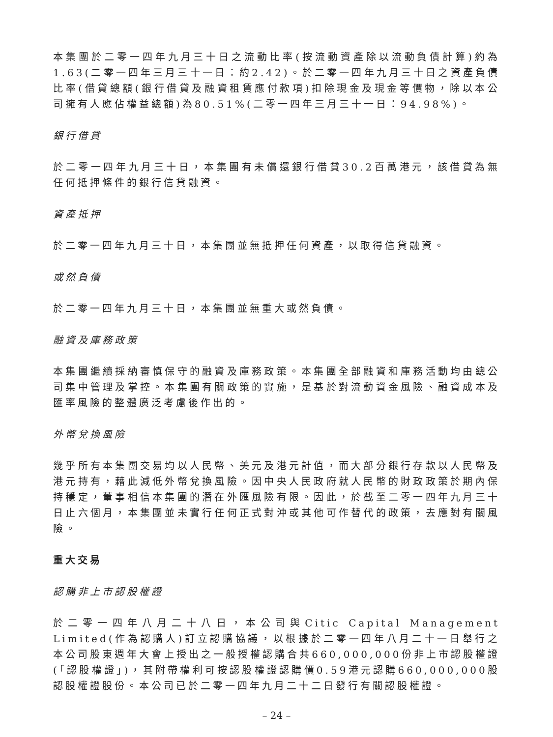本集團於二零一四年九月三十日之流動比率(按流動資產除以流動負債計算)約為1.63(二零一四年三月三十一日：約2.42)。於二零一四年九月三十日之資產負債比率(借貸總額(銀行借貸及融資租賃應付款項)扣除現金及現金等價物，除以本公司擁有人應佔權益總額)為80.51%(二零一四年三月三十一日：94.98%)。
銀行借貸
於二零一四年九月三十日，本集團有未償還銀行借貸30.2百萬港元，該借貸為無任何抵押條件的銀行信貸融資。
資產抵押
於二零一四年九月三十日，本集團並無抵押任何資產，以取得信貸融資。
或然負債
於二零一四年九月三十日，本集團並無重大或然負債。
融資及庫務政策
本集團繼續採納審慎保守的融資及庫務政策。本集團全部融資和庫務活動均由總公司集中管理及掌控。本集團有關政策的實施，是基於對流動資金風險、融資成本及匯率風險的整體廣泛考慮後作出的。
外幣兌換風險
幾乎所有本集團交易均以人民幣、美元及港元計值，而大部分銀行存款以人民幣及港元持有，藉此減低外幣兌換風險。因中央人民政府就人民幣的財政政策於期內保持穩定，董事相信本集團的潛在外匯風險有限。因此，於截至二零一四年九月三十日止六個月，本集團並未實行任何正式對沖或其他可作替代的政策，去應對有關風險。
重大交易
認購非上市認股權證
於二零一四年八月二十八日，本公司與Citic Capital Management Limited(作為認購人)訂立認購協議，以根據於二零一四年八月二十一日舉行之本公司股東週年大會上授出之一般授權認購合共660,000,000份非上市認股權證(「認股權證」)，其附帶權利可按認股權證認購價0.59港元認購660,000,000股認股權證股份。本公司已於二零一四年九月二十二日發行有關認股權證。
– 24 –